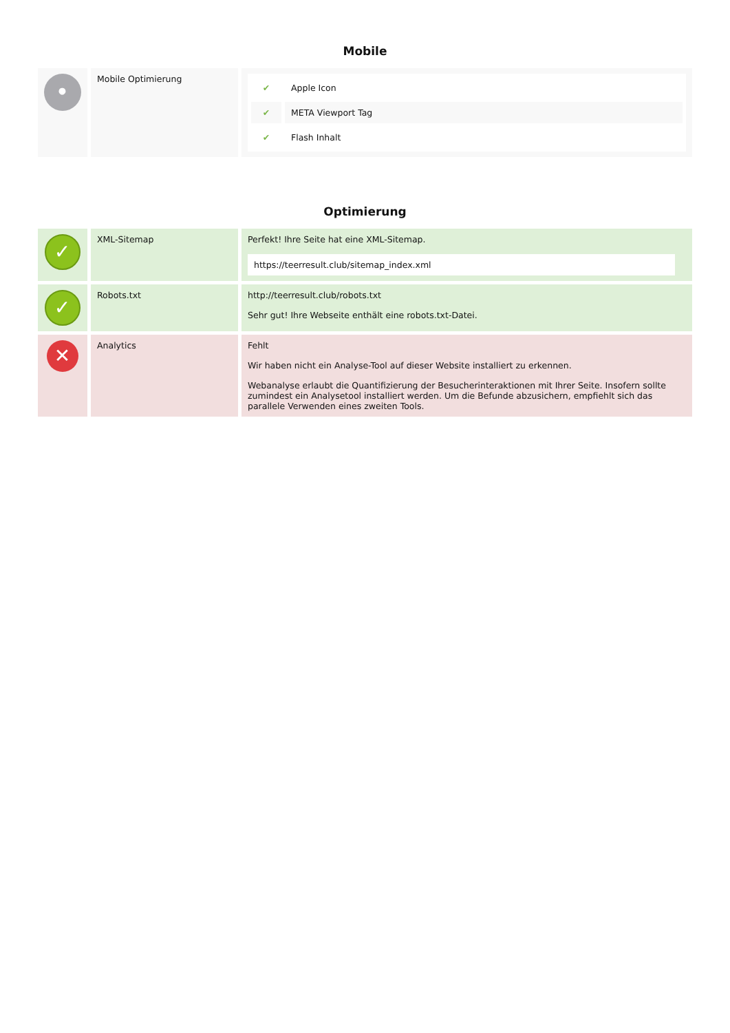Mobile
| • | Mobile Optimierung | / ✔ / Apple Icon / / ✔ / META Viewport Tag / / ✔ / Flash Inhalt / |
Optimierung
| ✓ | XML-Sitemap | Perfekt! Ihre Seite hat eine XML-Sitemap. https://teerresult.club/sitemap_index.xml |
| ✓ | Robots.txt | http://teerresult.club/robots.txt Sehr gut! Ihre Webseite enthält eine robots.txt-Datei. |
| ✕ | Analytics | Fehlt Wir haben nicht ein Analyse-Tool auf dieser Website installiert zu erkennen. Webanalyse erlaubt die Quantifizierung der Besucherinteraktionen mit Ihrer Seite. Insofern sollte zumindest ein Analysetool installiert werden. Um die Befunde abzusichern, empfiehlt sich das parallele Verwenden eines zweiten Tools. |